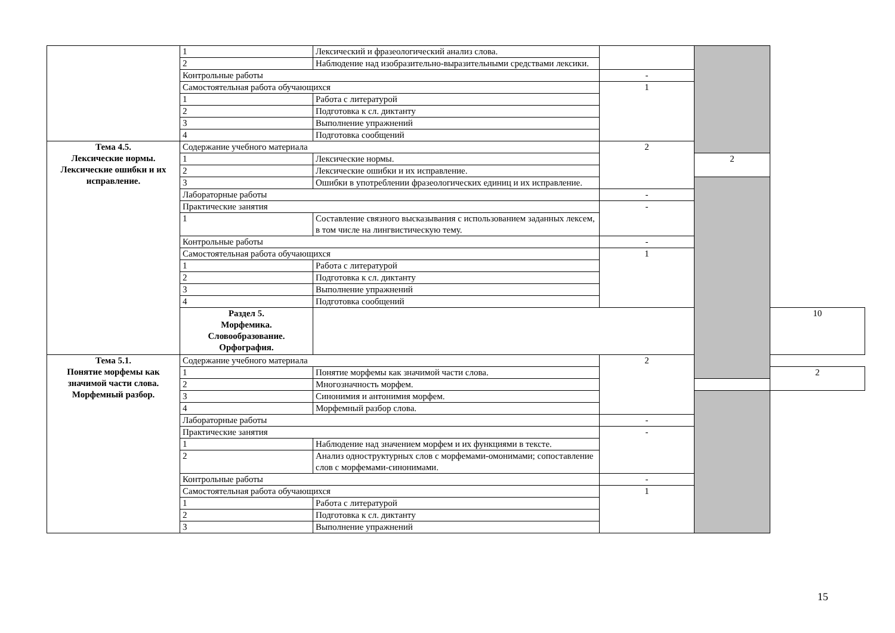| | 1 | Лексический и фразеологический анализ слова. | | | |
| | 2 | Наблюдение над изобразительно-выразительными средствами лексики. | | | |
| | Контрольные работы | | - | | |
| | Самостоятельная работа обучающихся | | 1 | | |
| | 1 | Работа с литературой | | | |
| | 2 | Подготовка к сл. диктанту | | | |
| | 3 | Выполнение упражнений | | | |
| | 4 | Подготовка сообщений | | | |
| Тема 4.5. Лексические нормы. Лексические ошибки и их исправление. | Содержание учебного материала | | 2 | | |
| | 1 | Лексические нормы. | | 2 | |
| | 2 | Лексические ошибки и их исправление. | | | |
| | 3 | Ошибки в употреблении фразеологических единиц и их исправление. | | | |
| | Лабораторные работы | | - | | |
| | Практические занятия | | - | | |
| | 1 | Составление связного высказывания с использованием заданных лексем, в том числе на лингвистическую тему. | | | |
| | Контрольные работы | | - | | |
| | Самостоятельная работа обучающихся | | 1 | | |
| | 1 | Работа с литературой | | | |
| | 2 | Подготовка к сл. диктанту | | | |
| | 3 | Выполнение упражнений | | | |
| | 4 | Подготовка сообщений | | | |
| | Раздел 5. Морфемика. Словообразование. Орфография. | | | | 10 |
| Тема 5.1. Понятие морфемы как значимой части слова. Морфемный разбор. | Содержание учебного материала | | 2 | | |
| | 1 | Понятие морфемы как значимой части слова. | | | 2 |
| | 2 | Многозначность морфем. | | | |
| | 3 | Синонимия и антонимия морфем. | | | |
| | 4 | Морфемный разбор слова. | | | |
| | Лабораторные работы | | - | | |
| | Практические занятия | | - | | |
| | 1 | Наблюдение над значением морфем и их функциями в тексте. | | | |
| | 2 | Анализ одноструктурных слов с морфемами-омонимами; сопоставление слов с морфемами-синонимами. | | | |
| | Контрольные работы | | - | | |
| | Самостоятельная работа обучающихся | | 1 | | |
| | 1 | Работа с литературой | | | |
| | 2 | Подготовка к сл. диктанту | | | |
| | 3 | Выполнение упражнений | | | |
15